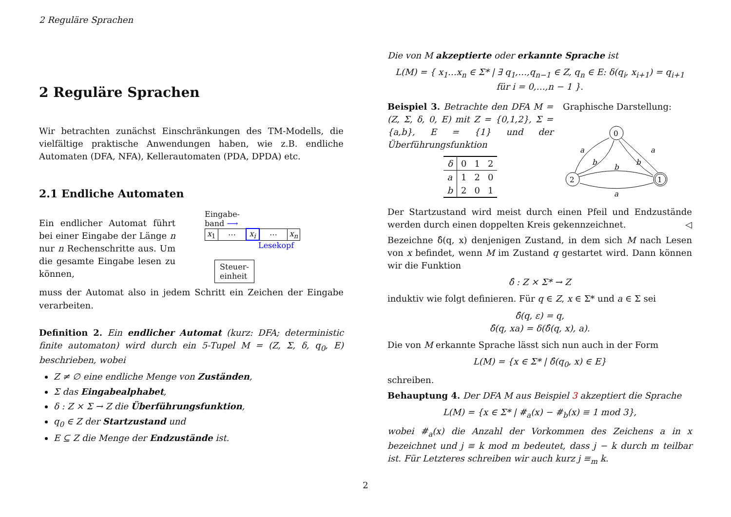2 Reguläre Sprachen
2 Reguläre Sprachen
Wir betrachten zunächst Einschränkungen des TM-Modells, die vielfältige praktische Anwendungen haben, wie z.B. endliche Automaten (DFA, NFA), Kellerautomaten (PDA, DPDA) etc.
2.1 Endliche Automaten
Ein endlicher Automat führt bei einer Eingabe der Länge n nur n Rechenschritte aus. Um die gesamte Eingabe lesen zu können,
Eingabe-
band ⟶
| x<sub>1</sub> | ⋯ | x<sub>i</sub> | ⋯ | x<sub>n</sub> |
Lesekopf
Steuer-
einheit
muss der Automat also in jedem Schritt ein Zeichen der Eingabe verarbeiten.
Definition 2. Ein endlicher Automat (kurz: DFA; deterministic finite automaton) wird durch ein 5-Tupel M = (Z, Σ, δ, q<sub>0</sub>, E) beschrieben, wobei
Z ≠ ∅ eine endliche Menge von Zuständen,
Σ das Eingabealphabet,
δ : Z × Σ → Z die Überführungsfunktion,
q<sub>0</sub> ∈ Z der Startzustand und
E ⊆ Z die Menge der Endzustände ist.
Die von M akzeptierte oder erkannte Sprache ist
L(M) = { x<sub>1</sub>…x<sub>n</sub> ∈ Σ* | ∃ q<sub>1</sub>,…,q<sub>n−1</sub> ∈ Z, q<sub>n</sub> ∈ E: δ(q<sub>i</sub>, x<sub>i+1</sub>) = q<sub>i+1</sub> für i = 0,…,n − 1 }.
Beispiel 3. Betrachte den DFA M = (Z, Σ, δ, 0, E) mit Z = {0,1,2}, Σ = {a,b}, E = {1} und der Überführungsfunktion
| δ | 0 | 1 | 2 |
| --- | --- | --- | --- |
| a | 1 | 2 | 0 |
| b | 2 | 0 | 1 |
Graphische Darstellung:
0
2
1
a
b
a
b
b
a
Der Startzustand wird meist durch einen Pfeil und Endzustände werden durch einen doppelten Kreis gekennzeichnet. ◁
Bezeichne δ̂(q, x) denjenigen Zustand, in dem sich M nach Lesen von x befindet, wenn M im Zustand q gestartet wird. Dann können wir die Funktion
δ̂ : Z × Σ* → Z
induktiv wie folgt definieren. Für q ∈ Z, x ∈ Σ* und a ∈ Σ sei
δ̂(q, ε) = q,
δ̂(q, xa) = δ(δ̂(q, x), a).
Die von M erkannte Sprache lässt sich nun auch in der Form
L(M) = {x ∈ Σ* | δ̂(q<sub>0</sub>, x) ∈ E}
schreiben.
Behauptung 4. Der DFA M aus Beispiel 3 akzeptiert die Sprache
L(M) = {x ∈ Σ* | #<sub>a</sub>(x) − #<sub>b</sub>(x) ≡ 1 mod 3},
wobei #<sub>a</sub>(x) die Anzahl der Vorkommen des Zeichens a in x bezeichnet und j ≡ k mod m bedeutet, dass j − k durch m teilbar ist. Für Letzteres schreiben wir auch kurz j ≡<sub>m</sub> k.
2